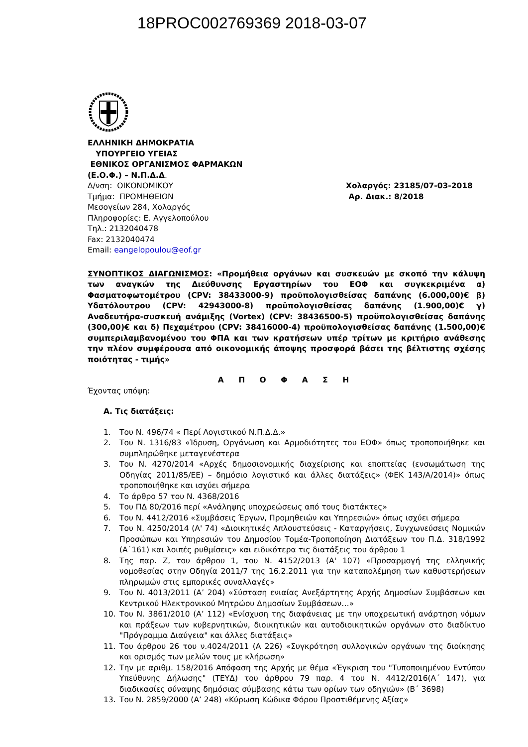18PROC002769369 2018-03-07
ΕΛΛΗΝΙΚΗ ΔΗΜΟΚΡΑΤΙΑ
ΥΠΟΥΡΓΕΙΟ ΥΓΕΙΑΣ
ΕΘΝΙΚΟΣ ΟΡΓΑΝΙΣΜΟΣ ΦΑΡΜΑΚΩΝ
(Ε.Ο.Φ.) – Ν.Π.Δ.Δ.
Δ/νση: ΟΙΚΟΝΟΜΙΚΟΥ Χολαργός: 23185/07-03-2018
Τμήμα: ΠΡΟΜΗΘΕΙΩΝ Αρ. Διακ.: 8/2018
Μεσογείων 284, Χολαργός
Πληροφορίες: Ε. Αγγελοπούλου
Τηλ.: 2132040478
Fax: 2132040474
Email: eangelopoulou@eof.gr
ΣΥΝΟΠΤΙΚΟΣ ΔΙΑΓΩΝΙΣΜΟΣ: «Προμήθεια οργάνων και συσκευών με σκοπό την κάλυψη των αναγκών της Διεύθυνσης Εργαστηρίων του ΕΟΦ και συγκεκριμένα α) Φασματοφωτομέτρου (CPV: 38433000-9) προϋπολογισθείσας δαπάνης (6.000,00)€ β) Υδατόλουτρου (CPV: 42943000-8) προϋπολογισθείσας δαπάνης (1.900,00)€ γ) Αναδευτήρα-συσκευή ανάμιξης (Vortex) (CPV: 38436500-5) προϋπολογισθείσας δαπάνης (300,00)€ και δ) Πεχαμέτρου (CPV: 38416000-4) προϋπολογισθείσας δαπάνης (1.500,00)€ συμπεριλαμβανομένου του ΦΠΑ και των κρατήσεων υπέρ τρίτων με κριτήριο ανάθεσης την πλέον συμφέρουσα από οικονομικής άποψης προσφορά βάσει της βέλτιστης σχέσης ποιότητας - τιμής»
Α Π Ο Φ Α Σ Η
Έχοντας υπόψη:
Α. Τις διατάξεις:
1. Του Ν. 496/74 « Περί Λογιστικού Ν.Π.Δ.Δ.»
2. Του Ν. 1316/83 «Ίδρυση, Οργάνωση και Αρμοδιότητες του ΕΟΦ» όπως τροποποιήθηκε και συμπληρώθηκε μεταγενέστερα
3. Του Ν. 4270/2014 «Αρχές δημοσιονομικής διαχείρισης και εποπτείας (ενσωμάτωση της Οδηγίας 2011/85/ΕΕ) – δημόσιο λογιστικό και άλλες διατάξεις» (ΦΕΚ 143/Α/2014)» όπως τροποποιήθηκε και ισχύει σήμερα
4. Το άρθρο 57 του Ν. 4368/2016
5. Του ΠΔ 80/2016 περί «Ανάληψης υποχρεώσεως από τους διατάκτες»
6. Του Ν. 4412/2016 «Συμβάσεις Έργων, Προμηθειών και Υπηρεσιών» όπως ισχύει σήμερα
7. Του Ν. 4250/2014 (Α' 74) «Διοικητικές Απλουστεύσεις - Καταργήσεις, Συγχωνεύσεις Νομικών Προσώπων και Υπηρεσιών του Δημοσίου Τομέα-Τροποποίηση Διατάξεων του Π.Δ. 318/1992 (Α˙161) και λοιπές ρυθμίσεις» και ειδικότερα τις διατάξεις του άρθρου 1
8. Της παρ. Ζ, του άρθρου 1, του Ν. 4152/2013 (Α' 107) «Προσαρμογή της ελληνικής νομοθεσίας στην Οδηγία 2011/7 της 16.2.2011 για την καταπολέμηση των καθυστερήσεων πληρωμών στις εμπορικές συναλλαγές»
9. Του Ν. 4013/2011 (Α’ 204) «Σύσταση ενιαίας Ανεξάρτητης Αρχής Δημοσίων Συμβάσεων και Κεντρικού Ηλεκτρονικού Μητρώου Δημοσίων Συμβάσεων…»
10. Του Ν. 3861/2010 (Α’ 112) «Ενίσχυση της διαφάνειας με την υποχρεωτική ανάρτηση νόμων και πράξεων των κυβερνητικών, διοικητικών και αυτοδιοικητικών οργάνων στο διαδίκτυο "Πρόγραμμα Διαύγεια" και άλλες διατάξεις»
11. Του άρθρου 26 του ν.4024/2011 (Α 226) «Συγκρότηση συλλογικών οργάνων της διοίκησης και ορισμός των μελών τους με κλήρωση»
12. Την με αριθμ. 158/2016 Απόφαση της Αρχής με θέμα «Έγκριση του "Τυποποιημένου Εντύπου Υπεύθυνης Δήλωσης" (ΤΕΥΔ) του άρθρου 79 παρ. 4 του Ν. 4412/2016(Α΄ 147), για διαδικασίες σύναψης δημόσιας σύμβασης κάτω των ορίων των οδηγιών» (Β΄ 3698)
13. Του Ν. 2859/2000 (Α’ 248) «Κύρωση Κώδικα Φόρου Προστιθέμενης Αξίας»